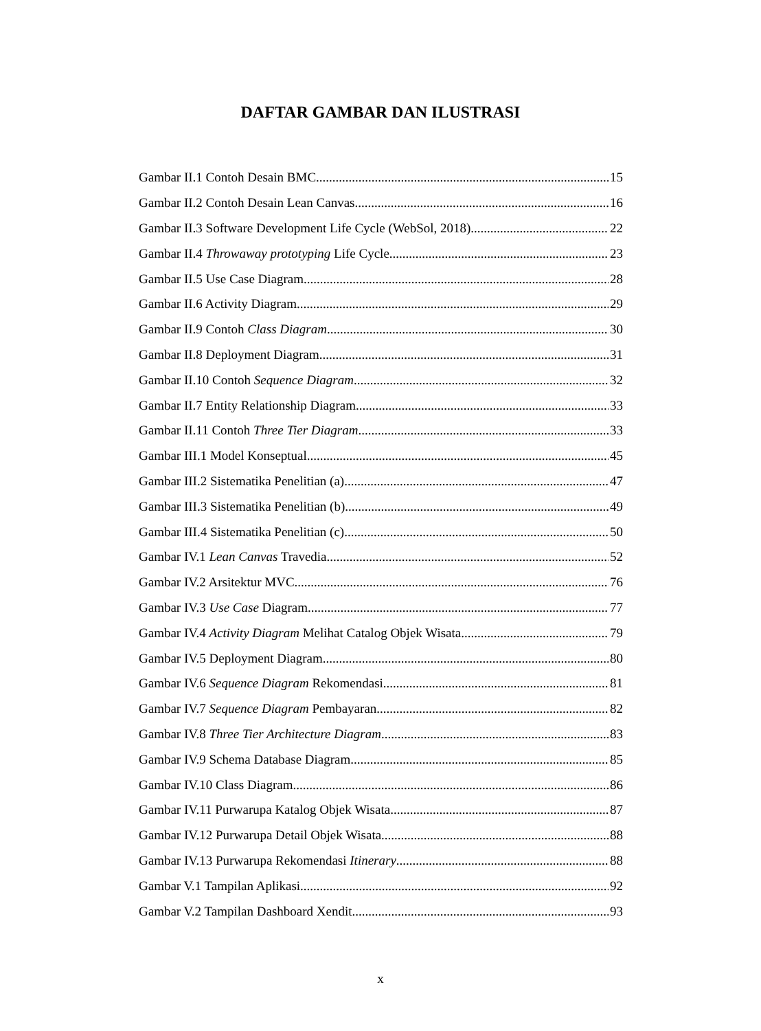DAFTAR GAMBAR DAN ILUSTRASI
Gambar II.1 Contoh Desain BMC 15
Gambar II.2 Contoh Desain Lean Canvas 16
Gambar II.3 Software Development Life Cycle (WebSol, 2018) 22
Gambar II.4 Throwaway prototyping Life Cycle 23
Gambar II.5 Use Case Diagram 28
Gambar II.6 Activity Diagram 29
Gambar II.9 Contoh Class Diagram 30
Gambar II.8 Deployment Diagram 31
Gambar II.10 Contoh Sequence Diagram 32
Gambar II.7 Entity Relationship Diagram 33
Gambar II.11 Contoh Three Tier Diagram 33
Gambar III.1 Model Konseptual 45
Gambar III.2 Sistematika Penelitian (a) 47
Gambar III.3 Sistematika Penelitian (b) 49
Gambar III.4 Sistematika Penelitian (c) 50
Gambar IV.1 Lean Canvas Travedia 52
Gambar IV.2 Arsitektur MVC 76
Gambar IV.3 Use Case Diagram 77
Gambar IV.4 Activity Diagram Melihat Catalog Objek Wisata 79
Gambar IV.5 Deployment Diagram 80
Gambar IV.6 Sequence Diagram Rekomendasi 81
Gambar IV.7 Sequence Diagram Pembayaran 82
Gambar IV.8 Three Tier Architecture Diagram 83
Gambar IV.9 Schema Database Diagram 85
Gambar IV.10 Class Diagram 86
Gambar IV.11 Purwarupa Katalog Objek Wisata 87
Gambar IV.12 Purwarupa Detail Objek Wisata 88
Gambar IV.13 Purwarupa Rekomendasi Itinerary 88
Gambar V.1 Tampilan Aplikasi 92
Gambar V.2 Tampilan Dashboard Xendit 93
x